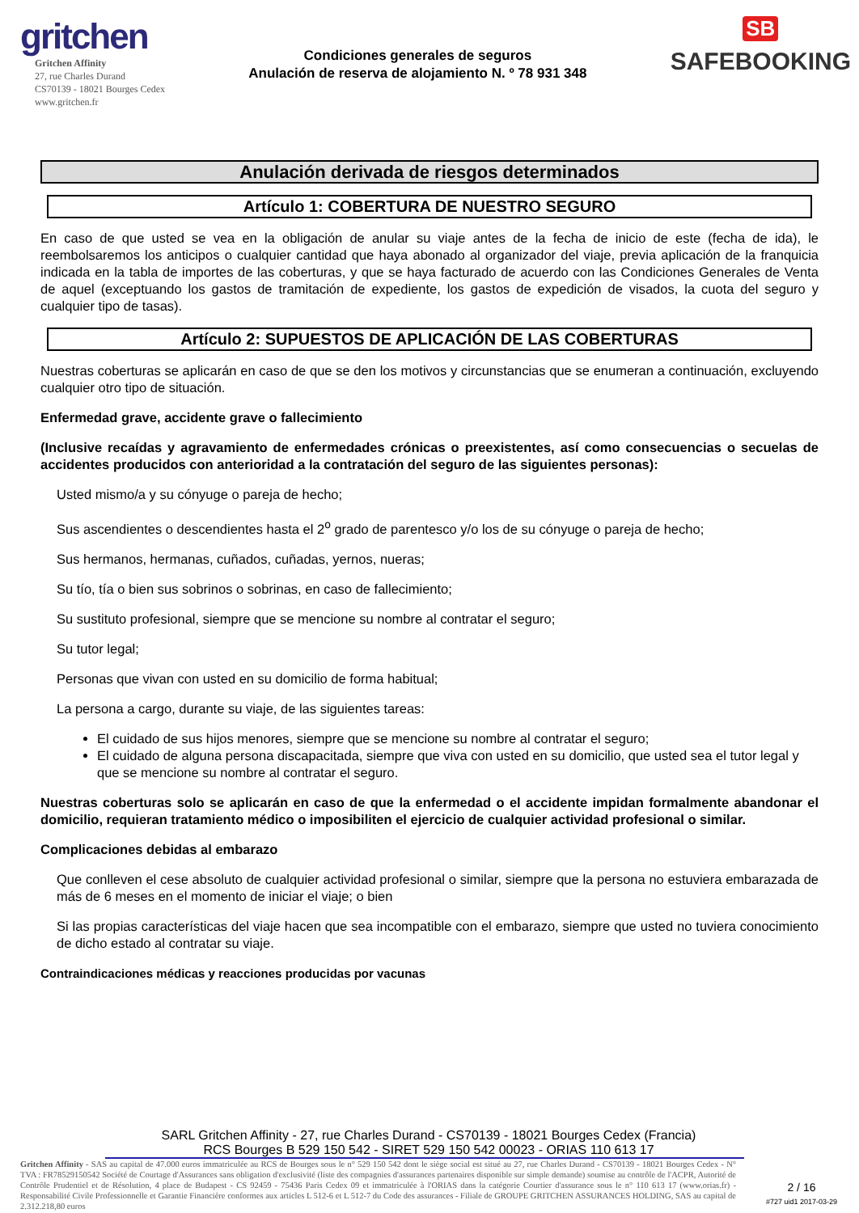gritchen
Gritchen Affinity
27, rue Charles Durand
CS70139 - 18021 Bourges Cedex
www.gritchen.fr
Condiciones generales de seguros
Anulación de reserva de alojamiento N. º 78 931 348
SB
SAFEBOOKING
Anulación derivada de riesgos determinados
Artículo 1: COBERTURA DE NUESTRO SEGURO
En caso de que usted se vea en la obligación de anular su viaje antes de la fecha de inicio de este (fecha de ida), le reembolsaremos los anticipos o cualquier cantidad que haya abonado al organizador del viaje, previa aplicación de la franquicia indicada en la tabla de importes de las coberturas, y que se haya facturado de acuerdo con las Condiciones Generales de Venta de aquel (exceptuando los gastos de tramitación de expediente, los gastos de expedición de visados, la cuota del seguro y cualquier tipo de tasas).
Artículo 2: SUPUESTOS DE APLICACIÓN DE LAS COBERTURAS
Nuestras coberturas se aplicarán en caso de que se den los motivos y circunstancias que se enumeran a continuación, excluyendo cualquier otro tipo de situación.
Enfermedad grave, accidente grave o fallecimiento
(Inclusive recaídas y agravamiento de enfermedades crónicas o preexistentes, así como consecuencias o secuelas de accidentes producidos con anterioridad a la contratación del seguro de las siguientes personas):
Usted mismo/a y su cónyuge o pareja de hecho;
Sus ascendientes o descendientes hasta el 2<sup>o</sup> grado de parentesco y/o los de su cónyuge o pareja de hecho;
Sus hermanos, hermanas, cuñados, cuñadas, yernos, nueras;
Su tío, tía o bien sus sobrinos o sobrinas, en caso de fallecimiento;
Su sustituto profesional, siempre que se mencione su nombre al contratar el seguro;
Su tutor legal;
Personas que vivan con usted en su domicilio de forma habitual;
La persona a cargo, durante su viaje, de las siguientes tareas:
El cuidado de sus hijos menores, siempre que se mencione su nombre al contratar el seguro;
El cuidado de alguna persona discapacitada, siempre que viva con usted en su domicilio, que usted sea el tutor legal y que se mencione su nombre al contratar el seguro.
Nuestras coberturas solo se aplicarán en caso de que la enfermedad o el accidente impidan formalmente abandonar el domicilio, requieran tratamiento médico o imposibiliten el ejercicio de cualquier actividad profesional o similar.
Complicaciones debidas al embarazo
Que conlleven el cese absoluto de cualquier actividad profesional o similar, siempre que la persona no estuviera embarazada de más de 6 meses en el momento de iniciar el viaje; o bien
Si las propias características del viaje hacen que sea incompatible con el embarazo, siempre que usted no tuviera conocimiento de dicho estado al contratar su viaje.
Contraindicaciones médicas y reacciones producidas por vacunas
SARL Gritchen Affinity - 27, rue Charles Durand - CS70139 - 18021 Bourges Cedex (Francia)
RCS Bourges B 529 150 542 - SIRET 529 150 542 00023 - ORIAS 110 613 17
Gritchen Affinity - SAS au capital de 47.000 euros immatriculée au RCS de Bourges sous le n° 529 150 542 dont le siège social est situé au 27, rue Charles Durand - CS70139 - 18021 Bourges Cedex - N° TVA : FR78529150542 Société de Courtage d'Assurances sans obligation d'exclusivité (liste des compagnies d'assurances partenaires disponible sur simple demande) soumise au contrôle de l'ACPR, Autorité de Contrôle Prudentiel et de Résolution, 4 place de Budapest - CS 92459 - 75436 Paris Cedex 09 et immatriculée à l'ORIAS dans la catégorie Courtier d'assurance sous le n° 110 613 17 (www.orias.fr) - Responsabilité Civile Professionnelle et Garantie Financière conformes aux articles L 512-6 et L 512-7 du Code des assurances - Filiale de GROUPE GRITCHEN ASSURANCES HOLDING, SAS au capital de 2.312.218,80 euros
2 / 16
#727 uid1 2017-03-29